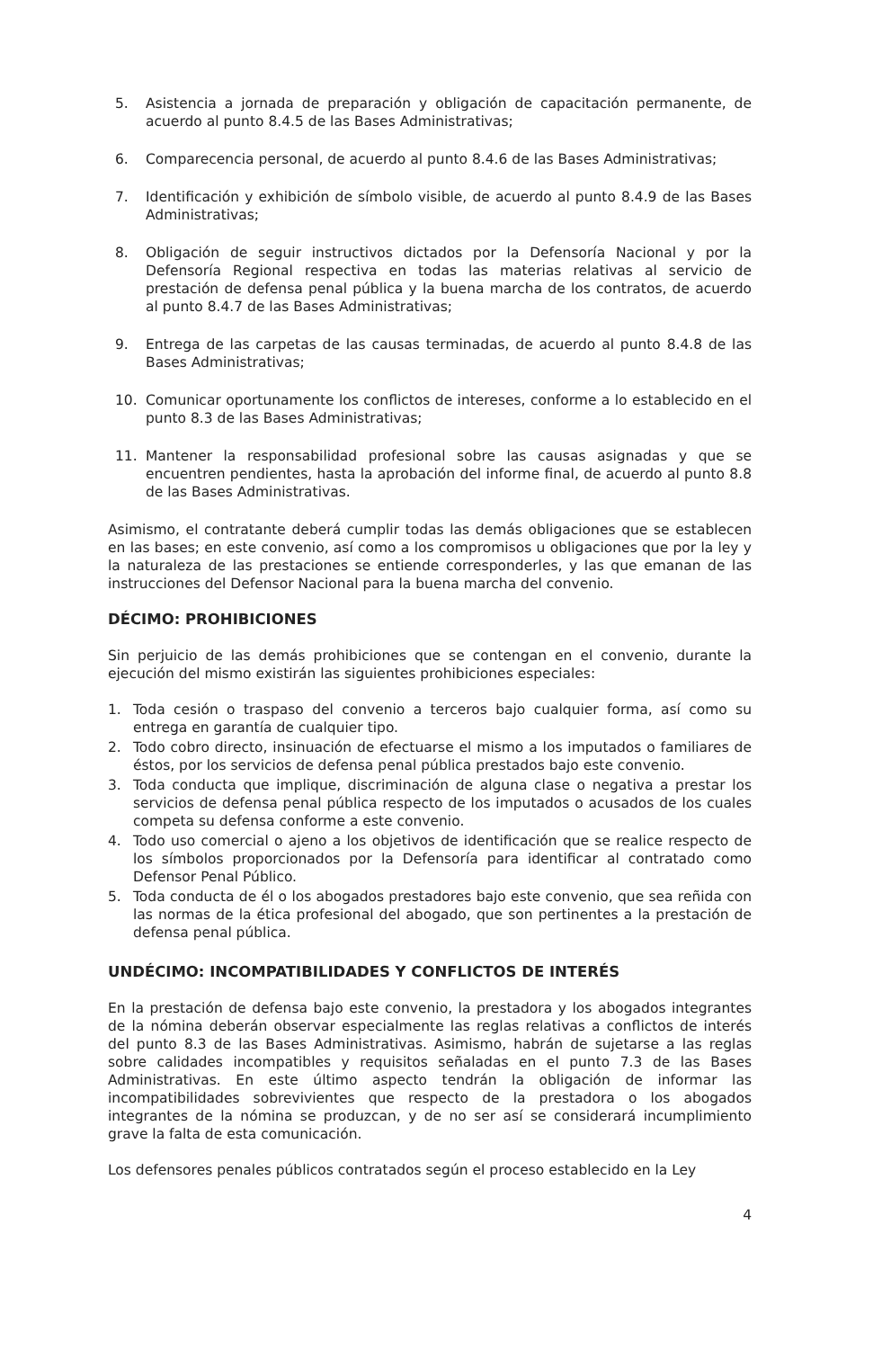5. Asistencia a jornada de preparación y obligación de capacitación permanente, de acuerdo al punto 8.4.5 de las Bases Administrativas;
6. Comparecencia personal, de acuerdo al punto 8.4.6 de las Bases Administrativas;
7. Identificación y exhibición de símbolo visible, de acuerdo al punto 8.4.9 de las Bases Administrativas;
8. Obligación de seguir instructivos dictados por la Defensoría Nacional y por la Defensoría Regional respectiva en todas las materias relativas al servicio de prestación de defensa penal pública y la buena marcha de los contratos, de acuerdo al punto 8.4.7 de las Bases Administrativas;
9. Entrega de las carpetas de las causas terminadas, de acuerdo al punto 8.4.8 de las Bases Administrativas;
10. Comunicar oportunamente los conflictos de intereses, conforme a lo establecido en el punto 8.3 de las Bases Administrativas;
11. Mantener la responsabilidad profesional sobre las causas asignadas y que se encuentren pendientes, hasta la aprobación del informe final, de acuerdo al punto 8.8 de las Bases Administrativas.
Asimismo, el contratante deberá cumplir todas las demás obligaciones que se establecen en las bases; en este convenio, así como a los compromisos u obligaciones que por la ley y la naturaleza de las prestaciones se entiende corresponderles, y las que emanan de las instrucciones del Defensor Nacional para la buena marcha del convenio.
DÉCIMO: PROHIBICIONES
Sin perjuicio de las demás prohibiciones que se contengan en el convenio, durante la ejecución del mismo existirán las siguientes prohibiciones especiales:
1. Toda cesión o traspaso del convenio a terceros bajo cualquier forma, así como su entrega en garantía de cualquier tipo.
2. Todo cobro directo, insinuación de efectuarse el mismo a los imputados o familiares de éstos, por los servicios de defensa penal pública prestados bajo este convenio.
3. Toda conducta que implique, discriminación de alguna clase o negativa a prestar los servicios de defensa penal pública respecto de los imputados o acusados de los cuales competa su defensa conforme a este convenio.
4. Todo uso comercial o ajeno a los objetivos de identificación que se realice respecto de los símbolos proporcionados por la Defensoría para identificar al contratado como Defensor Penal Público.
5. Toda conducta de él o los abogados prestadores bajo este convenio, que sea reñida con las normas de la ética profesional del abogado, que son pertinentes a la prestación de defensa penal pública.
UNDÉCIMO: INCOMPATIBILIDADES Y CONFLICTOS DE INTERÉS
En la prestación de defensa bajo este convenio, la prestadora y los abogados integrantes de la nómina deberán observar especialmente las reglas relativas a conflictos de interés del punto 8.3 de las Bases Administrativas. Asimismo, habrán de sujetarse a las reglas sobre calidades incompatibles y requisitos señaladas en el punto 7.3 de las Bases Administrativas. En este último aspecto tendrán la obligación de informar las incompatibilidades sobrevivientes que respecto de la prestadora o los abogados integrantes de la nómina se produzcan, y de no ser así se considerará incumplimiento grave la falta de esta comunicación.
Los defensores penales públicos contratados según el proceso establecido en la Ley
4